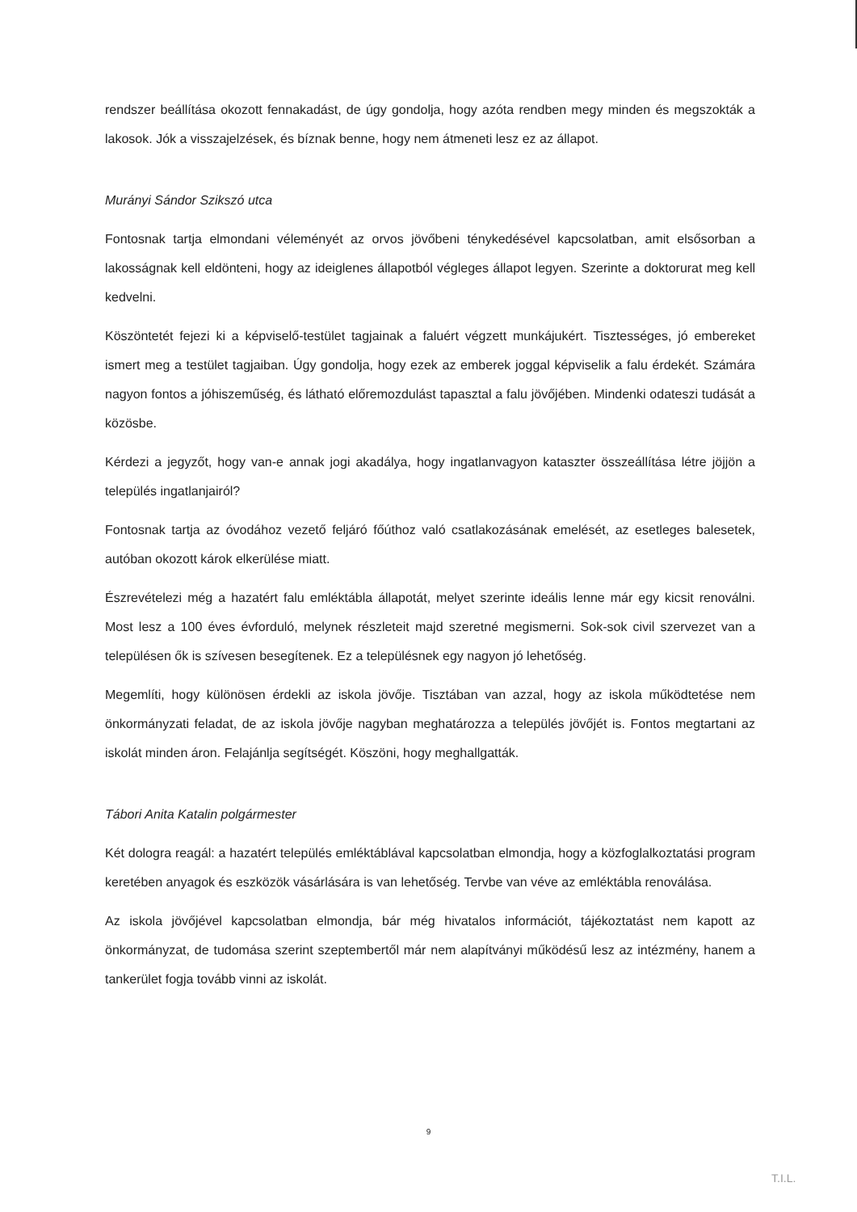rendszer beállítása okozott fennakadást, de úgy gondolja, hogy azóta rendben megy minden és megszokták a lakosok. Jók a visszajelzések, és bíznak benne, hogy nem átmeneti lesz ez az állapot.
Murányi Sándor Szikszó utca
Fontosnak tartja elmondani véleményét az orvos jövőbeni ténykedésével kapcsolatban, amit elsősorban a lakosságnak kell eldönteni, hogy az ideiglenes állapotból végleges állapot legyen. Szerinte a doktorurat meg kell kedvelni.
Köszöntetét fejezi ki a képviselő-testület tagjainak a faluért végzett munkájukért. Tisztességes, jó embereket ismert meg a testület tagjaiban. Úgy gondolja, hogy ezek az emberek joggal képviselik a falu érdekét. Számára nagyon fontos a jóhiszeműség, és látható előremozdulást tapasztal a falu jövőjében. Mindenki odateszi tudását a közösbe.
Kérdezi a jegyzőt, hogy van-e annak jogi akadálya, hogy ingatlanvagyon kataszter összeállítása létre jöjjön a település ingatlanjairól?
Fontosnak tartja az óvodához vezető feljáró főúthoz való csatlakozásának emelését, az esetleges balesetek, autóban okozott károk elkerülése miatt.
Észrevételezi még a hazatért falu emléktábla állapotát, melyet szerinte ideális lenne már egy kicsit renoválni. Most lesz a 100 éves évforduló, melynek részleteit majd szeretné megismerni. Sok-sok civil szervezet van a településen ők is szívesen besegítenek. Ez a településnek egy nagyon jó lehetőség.
Megemlíti, hogy különösen érdekli az iskola jövője. Tisztában van azzal, hogy az iskola működtetése nem önkormányzati feladat, de az iskola jövője nagyban meghatározza a település jövőjét is. Fontos megtartani az iskolát minden áron. Felajánlja segítségét. Köszöni, hogy meghallgatták.
Tábori Anita Katalin polgármester
Két dologra reagál: a hazatért település emléktáblával kapcsolatban elmondja, hogy a közfoglalkoztatási program keretében anyagok és eszközök vásárlására is van lehetőség. Tervbe van véve az emléktábla renoválása.
Az iskola jövőjével kapcsolatban elmondja, bár még hivatalos információt, tájékoztatást nem kapott az önkormányzat, de tudomása szerint szeptembertől már nem alapítványi működésű lesz az intézmény, hanem a tankerület fogja tovább vinni az iskolát.
9
T.I.L.